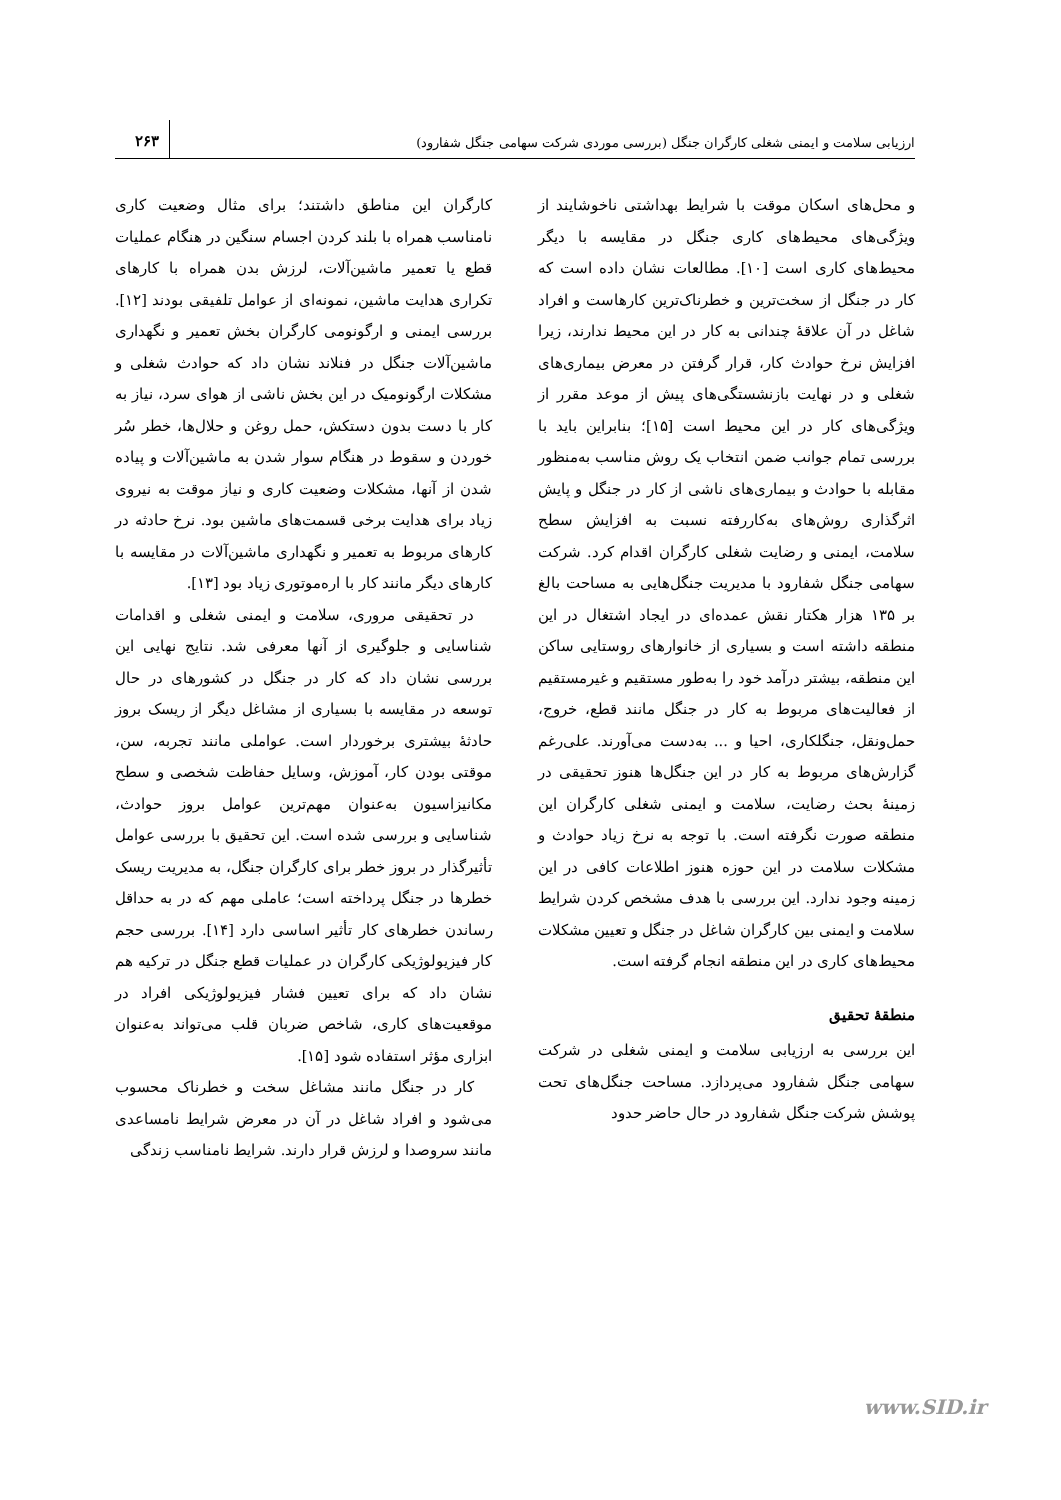ارزیابی سلامت و ایمنی شغلی کارگران جنگل (بررسی موردی شرکت سهامی جنگل شفارود)
۲۶۳
کارگران این مناطق داشتند؛ برای مثال وضعیت کاری نامناسب همراه با بلند کردن اجسام سنگین در هنگام عملیات قطع یا تعمیر ماشین‌آلات، لرزش بدن همراه با کارهای تکراری هدایت ماشین، نمونه‌ای از عوامل تلفیقی بودند [۱۲]. بررسی ایمنی و ارگونومی کارگران بخش تعمیر و نگهداری ماشین‌آلات جنگل در فنلاند نشان داد که حوادث شغلی و مشکلات ارگونومیک در این بخش ناشی از هوای سرد، نیاز به کار با دست بدون دستکش، حمل روغن و حلال‌ها، خطر سُر خوردن و سقوط در هنگام سوار شدن به ماشین‌آلات و پیاده شدن از آنها، مشکلات وضعیت کاری و نیاز موقت به نیروی زیاد برای هدایت برخی قسمت‌های ماشین بود. نرخ حادثه در کارهای مربوط به تعمیر و نگهداری ماشین‌آلات در مقایسه با کارهای دیگر مانند کار با اره‌موتوری زیاد بود [۱۳].
در تحقیقی مروری، سلامت و ایمنی شغلی و اقدامات شناسایی و جلوگیری از آنها معرفی شد. نتایج نهایی این بررسی نشان داد که کار در جنگل در کشورهای در حال توسعه در مقایسه با بسیاری از مشاغل دیگر از ریسک بروز حادثهٔ بیشتری برخوردار است. عواملی مانند تجربه، سن، موقتی بودن کار، آموزش، وسایل حفاظت شخصی و سطح مکانیزاسیون به‌عنوان مهم‌ترین عوامل بروز حوادث، شناسایی و بررسی شده است. این تحقیق با بررسی عوامل تأثیرگذار در بروز خطر برای کارگران جنگل، به مدیریت ریسک خطرها در جنگل پرداخته است؛ عاملی مهم که در به حداقل رساندن خطرهای کار تأثیر اساسی دارد [۱۴]. بررسی حجم کار فیزیولوژیکی کارگران در عملیات قطع جنگل در ترکیه هم نشان داد که برای تعیین فشار فیزیولوژیکی افراد در موقعیت‌های کاری، شاخص ضربان قلب می‌تواند به‌عنوان ابزاری مؤثر استفاده شود [۱۵].
کار در جنگل مانند مشاغل سخت و خطرناک محسوب می‌شود و افراد شاغل در آن در معرض شرایط نامساعدی مانند سروصدا و لرزش قرار دارند. شرایط نامناسب زندگی
و محل‌های اسکان موقت با شرایط بهداشتی ناخوشایند از ویژگی‌های محیط‌های کاری جنگل در مقایسه با دیگر محیط‌های کاری است [۱۰]. مطالعات نشان داده است که کار در جنگل از سخت‌ترین و خطرناک‌ترین کارهاست و افراد شاغل در آن علاقهٔ چندانی به کار در این محیط ندارند، زیرا افزایش نرخ حوادث کار، قرار گرفتن در معرض بیماری‌های شغلی و در نهایت بازنشستگی‌های پیش از موعد مقرر از ویژگی‌های کار در این محیط است [۱۵]؛ بنابراین باید با بررسی تمام جوانب ضمن انتخاب یک روش مناسب به‌منظور مقابله با حوادث و بیماری‌های ناشی از کار در جنگل و پایش اثرگذاری روش‌های به‌کاررفته نسبت به افزایش سطح سلامت، ایمنی و رضایت شغلی کارگران اقدام کرد. شرکت سهامی جنگل شفارود با مدیریت جنگل‌هایی به مساحت بالغ بر ۱۳۵ هزار هکتار نقش عمده‌ای در ایجاد اشتغال در این منطقه داشته است و بسیاری از خانوارهای روستایی ساکن این منطقه، بیشتر درآمد خود را به‌طور مستقیم و غیرمستقیم از فعالیت‌های مربوط به کار در جنگل مانند قطع، خروج، حمل‌ونقل، جنگلکاری، احیا و ... به‌دست می‌آورند. علی‌رغم گزارش‌های مربوط به کار در این جنگل‌ها هنوز تحقیقی در زمینهٔ بحث رضایت، سلامت و ایمنی شغلی کارگران این منطقه صورت نگرفته است. با توجه به نرخ زیاد حوادث و مشکلات سلامت در این حوزه هنوز اطلاعات کافی در این زمینه وجود ندارد. این بررسی با هدف مشخص کردن شرایط سلامت و ایمنی بین کارگران شاغل در جنگل و تعیین مشکلات محیط‌های کاری در این منطقه انجام گرفته است.
منطقهٔ تحقیق
این بررسی به ارزیابی سلامت و ایمنی شغلی در شرکت سهامی جنگل شفارود می‌پردازد. مساحت جنگل‌های تحت پوشش شرکت جنگل شفارود در حال حاضر حدود
www.SID.ir